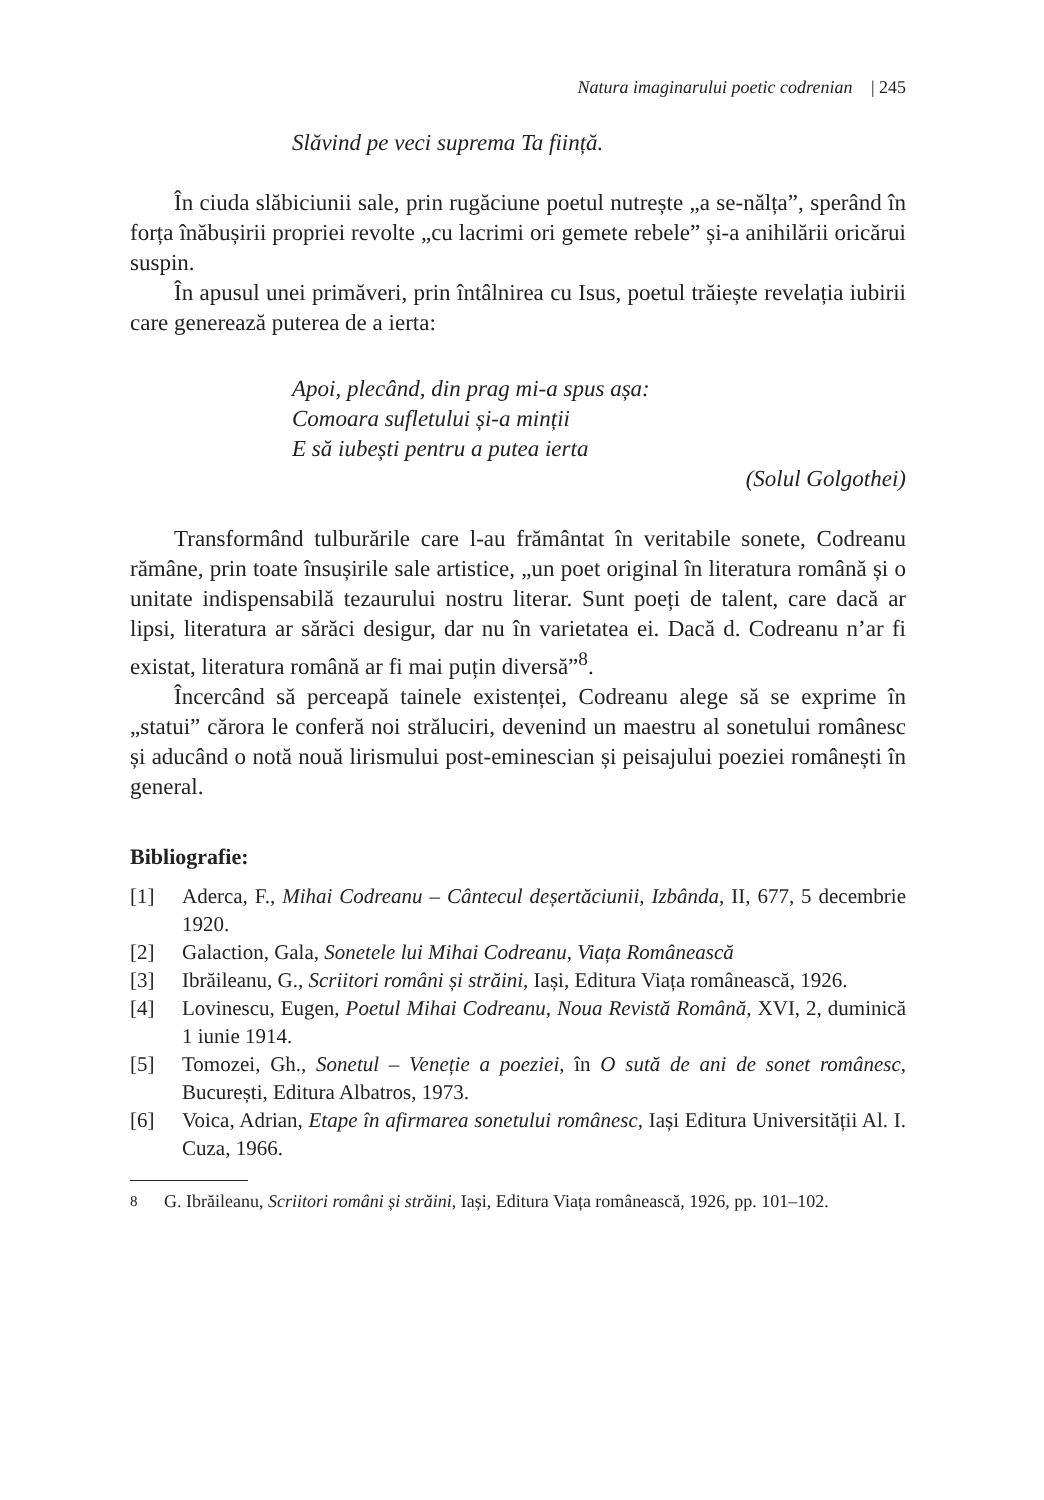Natura imaginarului poetic codrenian | 245
Slăvind pe veci suprema Ta ființă.
În ciuda slăbiciunii sale, prin rugăciune poetul nutrește „a se-nălța”, sperând în forța înăbușirii propriei revolte „cu lacrimi ori gemete rebele” și-a anihilării oricărui suspin.
În apusul unei primăveri, prin întâlnirea cu Isus, poetul trăiește revelația iubirii care generează puterea de a ierta:
Apoi, plecând, din prag mi-a spus așa:
Comoara sufletului și-a minții
E să iubești pentru a putea ierta
(Solul Golgothei)
Transformând tulburările care l-au frământat în veritabile sonete, Codreanu rămâne, prin toate însușirile sale artistice, „un poet original în literatura română și o unitate indispensabilă tezaurului nostru literar. Sunt poeți de talent, care dacă ar lipsi, literatura ar sărăci desigur, dar nu în varietatea ei. Dacă d. Codreanu n’ar fi existat, literatura română ar fi mai puțin diversă”<sup>8</sup>.
Încercând să perceapă tainele existenței, Codreanu alege să se exprime în „statui” cărora le conferă noi străluciri, devenind un maestru al sonetului românesc și aducând o notă nouă lirismului post-eminescian și peisajului poeziei românești în general.
Bibliografie:
[1] Aderca, F., Mihai Codreanu – Cântecul deșertăciunii, Izbânda, II, 677, 5 decembrie 1920.
[2] Galaction, Gala, Sonetele lui Mihai Codreanu, Viața Românească
[3] Ibrăileanu, G., Scriitori români și străini, Iași, Editura Viața românească, 1926.
[4] Lovinescu, Eugen, Poetul Mihai Codreanu, Noua Revistă Română, XVI, 2, duminică 1 iunie 1914.
[5] Tomozei, Gh., Sonetul – Veneție a poeziei, în O sută de ani de sonet românesc, București, Editura Albatros, 1973.
[6] Voica, Adrian, Etape în afirmarea sonetului românesc, Iași Editura Universității Al. I. Cuza, 1966.
<sup>8</sup> G. Ibrăileanu, Scriitori români și străini, Iași, Editura Viața românească, 1926, pp. 101–102.